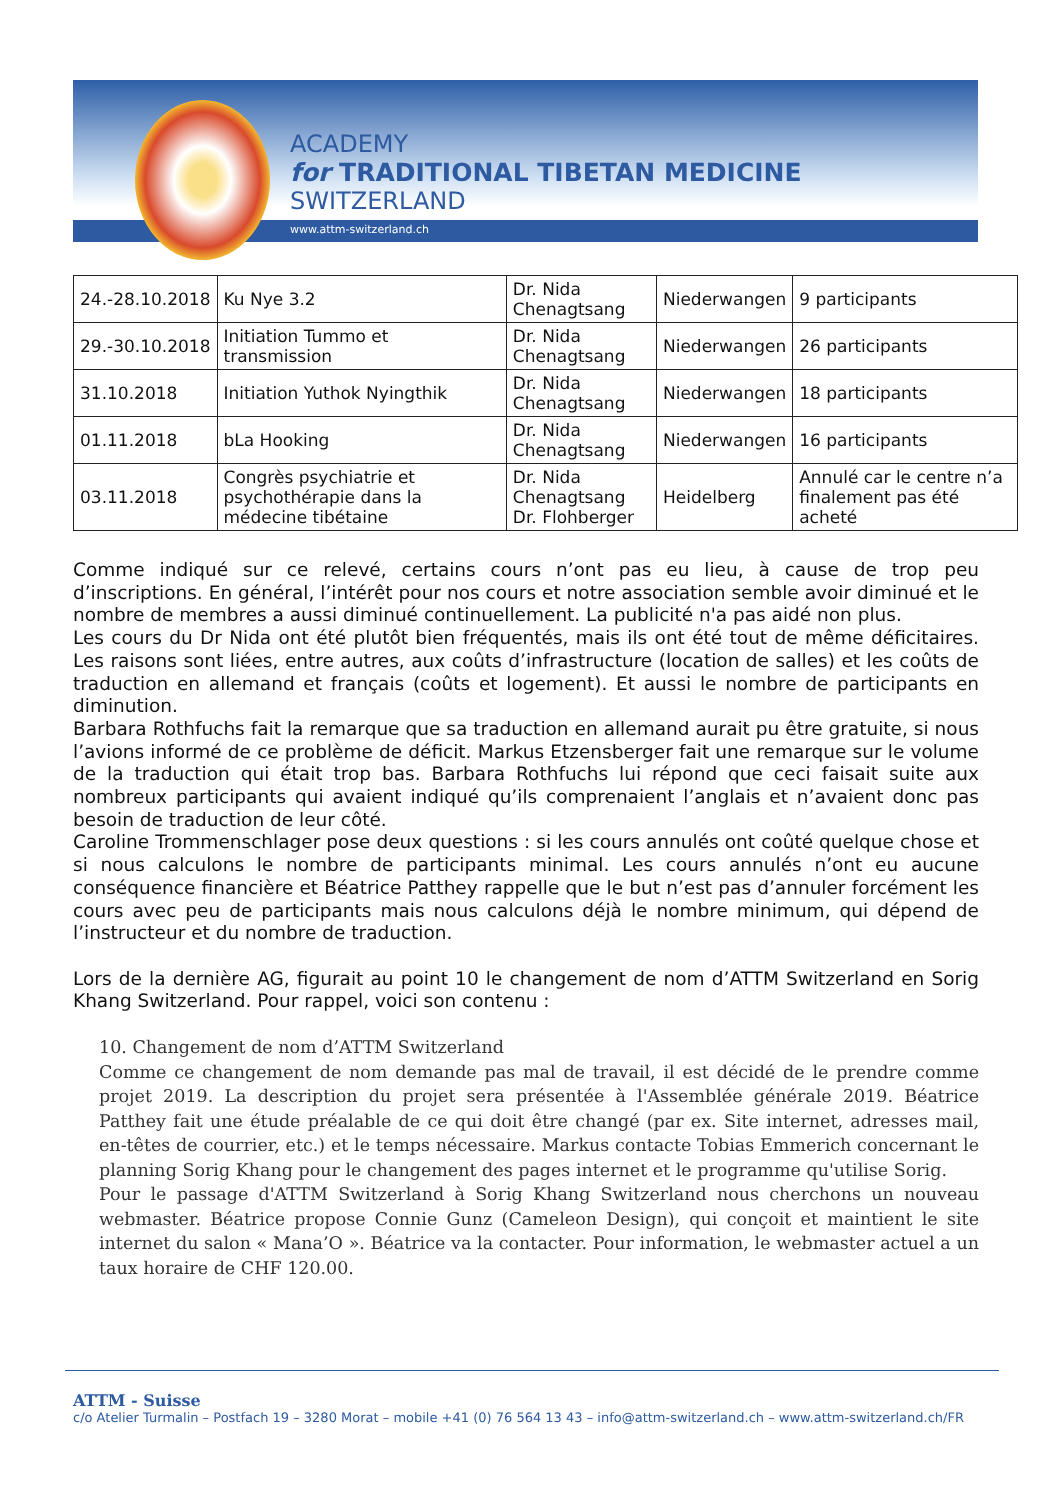ACADEMY
for TRADITIONAL TIBETAN MEDICINE
SWITZERLAND
www.attm-switzerland.ch
| 24.-28.10.2018 | Ku Nye 3.2 | Dr. Nida Chenagtsang | Niederwangen | 9 participants |
| 29.-30.10.2018 | Initiation Tummo et transmission | Dr. Nida Chenagtsang | Niederwangen | 26 participants |
| 31.10.2018 | Initiation Yuthok Nyingthik | Dr. Nida Chenagtsang | Niederwangen | 18 participants |
| 01.11.2018 | bLa Hooking | Dr. Nida Chenagtsang | Niederwangen | 16 participants |
| 03.11.2018 | Congrès psychiatrie et psychothérapie dans la médecine tibétaine | Dr. Nida Chenagtsang Dr. Flohberger | Heidelberg | Annulé car le centre n’a finalement pas été acheté |
Comme indiqué sur ce relevé, certains cours n’ont pas eu lieu, à cause de trop peu d’inscriptions. En général, l’intérêt pour nos cours et notre association semble avoir diminué et le nombre de membres a aussi diminué continuellement. La publicité n'a pas aidé non plus.
Les cours du Dr Nida ont été plutôt bien fréquentés, mais ils ont été tout de même déficitaires. Les raisons sont liées, entre autres, aux coûts d’infrastructure (location de salles) et les coûts de traduction en allemand et français (coûts et logement). Et aussi le nombre de participants en diminution.
Barbara Rothfuchs fait la remarque que sa traduction en allemand aurait pu être gratuite, si nous l’avions informé de ce problème de déficit. Markus Etzensberger fait une remarque sur le volume de la traduction qui était trop bas. Barbara Rothfuchs lui répond que ceci faisait suite aux nombreux participants qui avaient indiqué qu’ils comprenaient l’anglais et n’avaient donc pas besoin de traduction de leur côté.
Caroline Trommenschlager pose deux questions : si les cours annulés ont coûté quelque chose et si nous calculons le nombre de participants minimal. Les cours annulés n’ont eu aucune conséquence financière et Béatrice Patthey rappelle que le but n’est pas d’annuler forcément les cours avec peu de participants mais nous calculons déjà le nombre minimum, qui dépend de l’instructeur et du nombre de traduction.
Lors de la dernière AG, figurait au point 10 le changement de nom d’ATTM Switzerland en Sorig Khang Switzerland. Pour rappel, voici son contenu :
10. Changement de nom d’ATTM Switzerland
Comme ce changement de nom demande pas mal de travail, il est décidé de le prendre comme projet 2019. La description du projet sera présentée à l'Assemblée générale 2019. Béatrice Patthey fait une étude préalable de ce qui doit être changé (par ex. Site internet, adresses mail, en-têtes de courrier, etc.) et le temps nécessaire. Markus contacte Tobias Emmerich concernant le planning Sorig Khang pour le changement des pages internet et le programme qu'utilise Sorig.
Pour le passage d'ATTM Switzerland à Sorig Khang Switzerland nous cherchons un nouveau webmaster. Béatrice propose Connie Gunz (Cameleon Design), qui conçoit et maintient le site internet du salon « Mana’O ». Béatrice va la contacter. Pour information, le webmaster actuel a un taux horaire de CHF 120.00.
ATTM - Suisse
c/o Atelier Turmalin – Postfach 19 – 3280 Morat – mobile +41 (0) 76 564 13 43 – info@attm-switzerland.ch – www.attm-switzerland.ch/FR